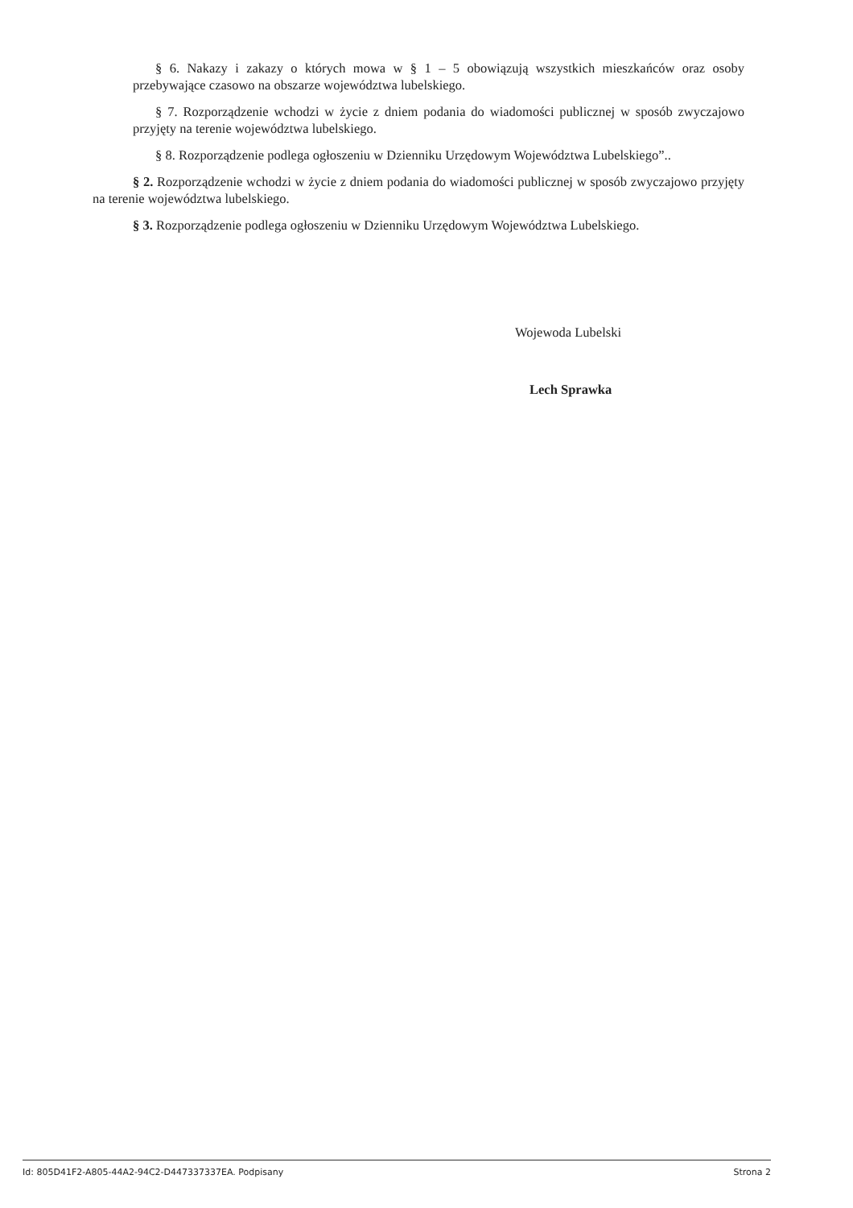§ 6. Nakazy i zakazy o których mowa w § 1 – 5 obowiązują wszystkich mieszkańców oraz osoby przebywające czasowo na obszarze województwa lubelskiego.
§ 7. Rozporządzenie wchodzi w życie z dniem podania do wiadomości publicznej w sposób zwyczajowo przyjęty na terenie województwa lubelskiego.
§ 8. Rozporządzenie podlega ogłoszeniu w Dzienniku Urzędowym Województwa Lubelskiego”..
§ 2. Rozporządzenie wchodzi w życie z dniem podania do wiadomości publicznej w sposób zwyczajowo przyjęty na terenie województwa lubelskiego.
§ 3. Rozporządzenie podlega ogłoszeniu w Dzienniku Urzędowym Województwa Lubelskiego.
Wojewoda Lubelski
Lech Sprawka
Id: 805D41F2-A805-44A2-94C2-D447337337EA. Podpisany Strona 2